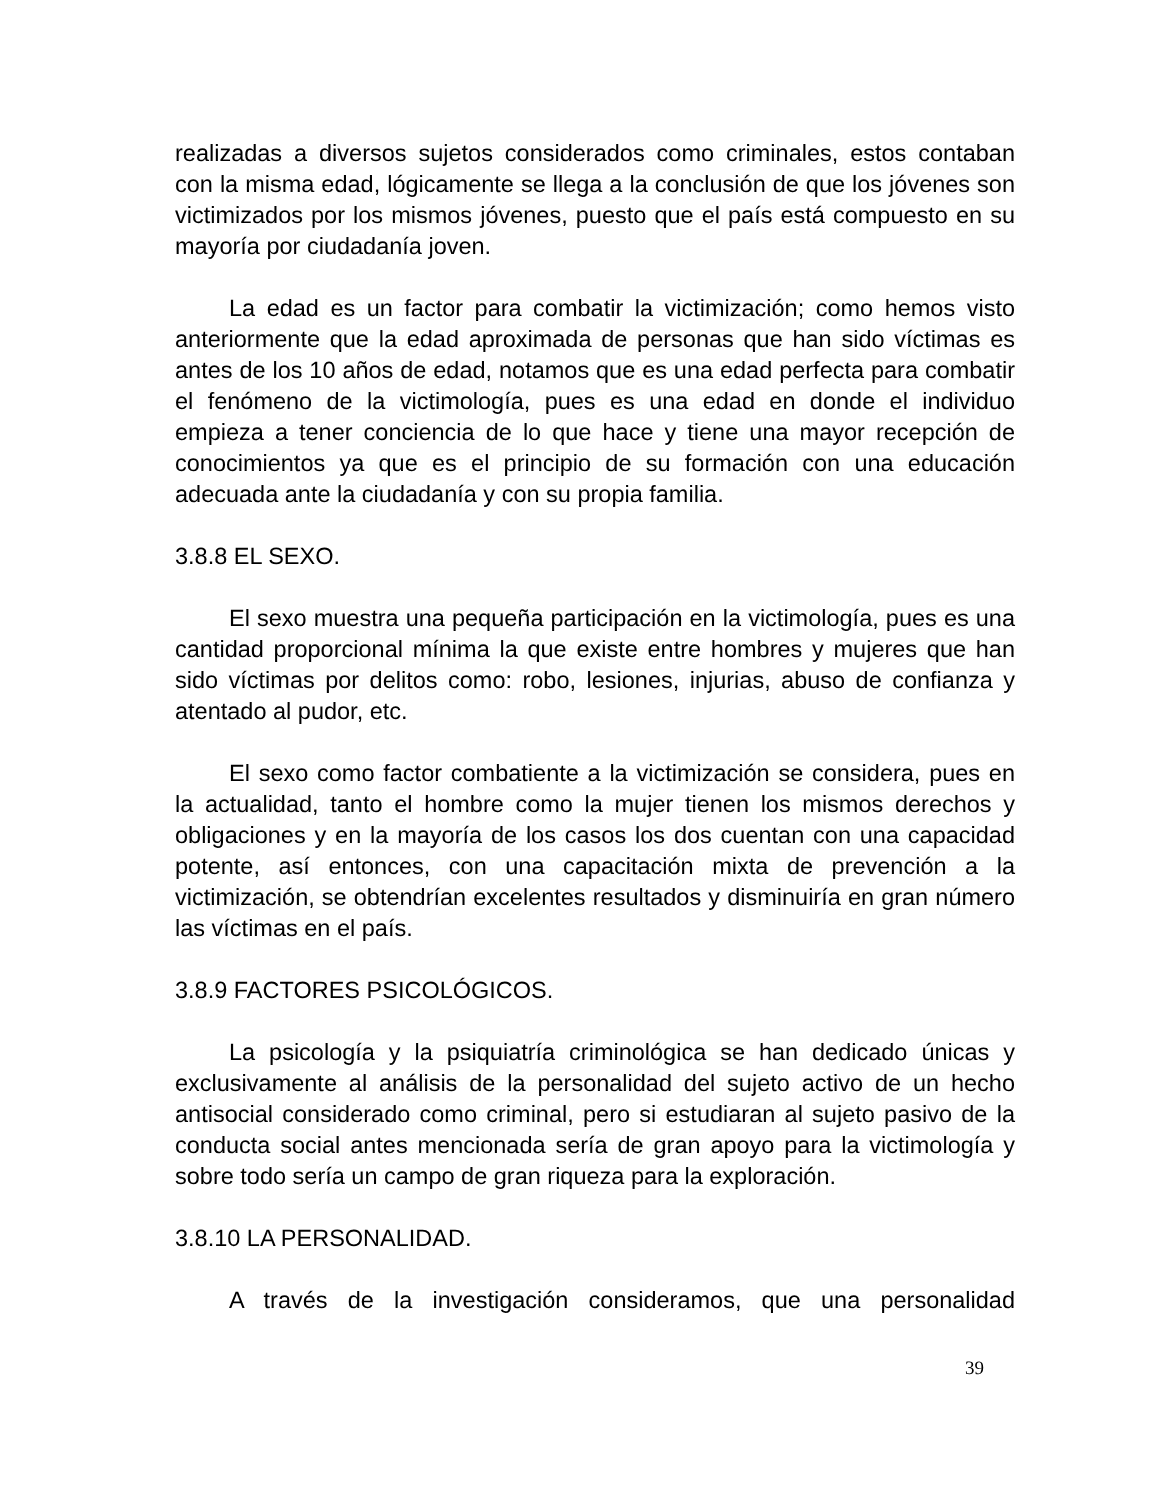realizadas a diversos sujetos considerados como criminales, estos contaban con la misma edad, lógicamente se llega a la conclusión de que los jóvenes son victimizados por los mismos jóvenes, puesto que el país está compuesto en su mayoría por ciudadanía joven.
La edad es un factor para combatir la victimización; como hemos visto anteriormente que la edad aproximada de personas que han sido víctimas es antes de los 10 años de edad, notamos que es una edad perfecta para combatir el fenómeno de la victimología, pues es una edad en donde el individuo empieza a tener conciencia de lo que hace y tiene una mayor recepción de conocimientos ya que es el principio de su formación con una educación adecuada ante la ciudadanía y con su propia familia.
3.8.8 EL SEXO.
El sexo muestra una pequeña participación en la victimología, pues es una cantidad proporcional mínima la que existe entre hombres y mujeres que han sido víctimas por delitos como: robo, lesiones, injurias, abuso de confianza y atentado al pudor, etc.
El sexo como factor combatiente a la victimización se considera, pues en la actualidad, tanto el hombre como la mujer tienen los mismos derechos y obligaciones y en la mayoría de los casos los dos cuentan con una capacidad potente, así entonces, con una capacitación mixta de prevención a la victimización, se obtendrían excelentes resultados y disminuiría en gran número las víctimas en el país.
3.8.9 FACTORES PSICOLÓGICOS.
La psicología y la psiquiatría criminológica se han dedicado únicas y exclusivamente al análisis de la personalidad del sujeto activo de un hecho antisocial considerado como criminal, pero si estudiaran al sujeto pasivo de la conducta social antes mencionada sería de gran apoyo para la victimología y sobre todo sería un campo de gran riqueza para la exploración.
3.8.10 LA PERSONALIDAD.
A través de la investigación consideramos, que una personalidad
39